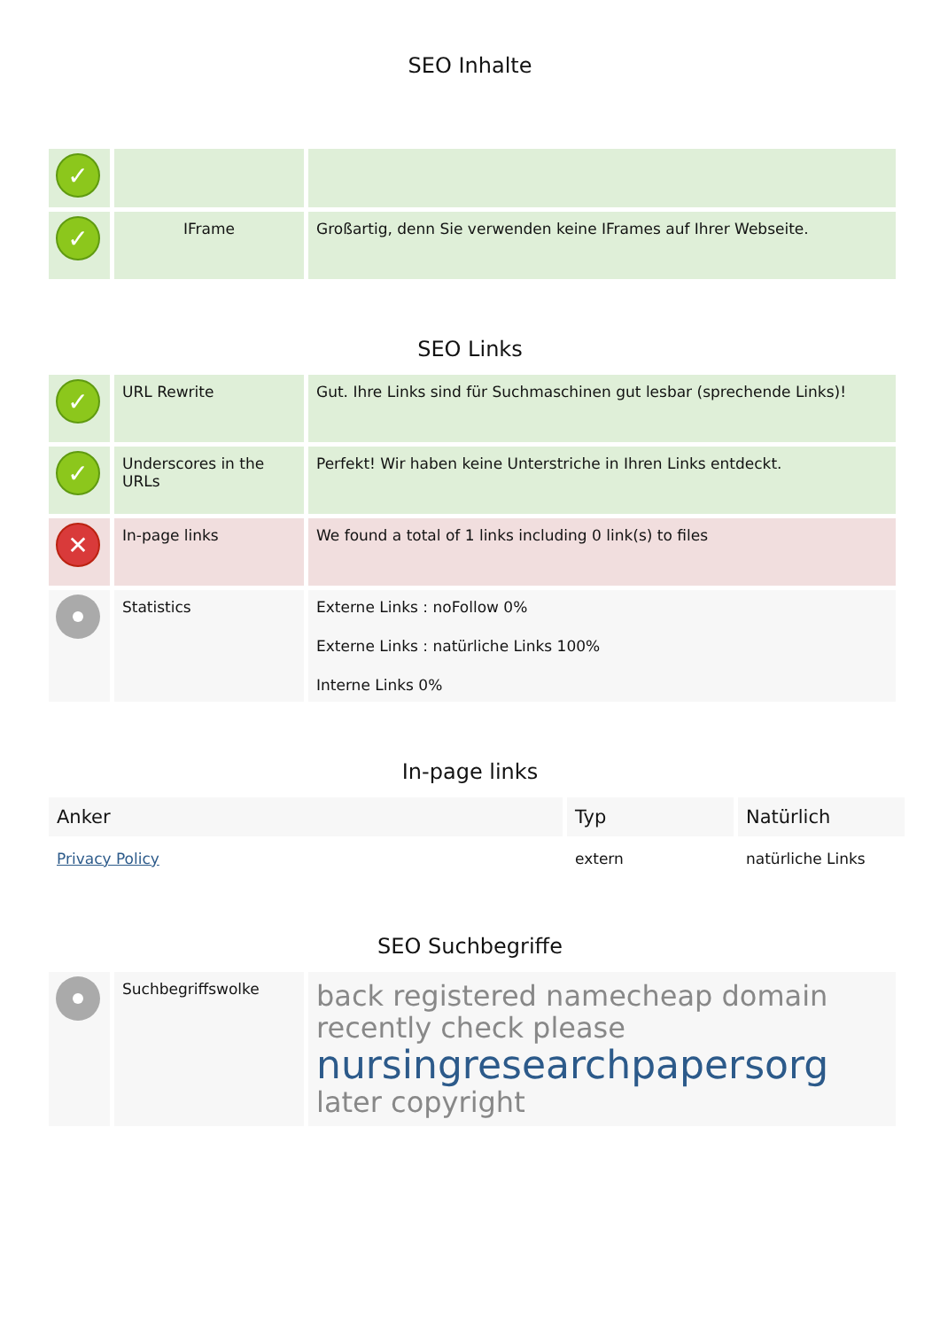SEO Inhalte
| ✓ | | |
| ✓ | IFrame | Großartig, denn Sie verwenden keine IFrames auf Ihrer Webseite. |
SEO Links
| ✓ | URL Rewrite | Gut. Ihre Links sind für Suchmaschinen gut lesbar (sprechende Links)! |
| ✓ | Underscores in the URLs | Perfekt! Wir haben keine Unterstriche in Ihren Links entdeckt. |
| ✕ | In-page links | We found a total of 1 links including 0 link(s) to files |
| | Statistics | Externe Links : noFollow 0% Externe Links : natürliche Links 100% Interne Links 0% |
In-page links
| Anker | Typ | Natürlich |
| --- | --- | --- |
| Privacy Policy | extern | natürliche Links |
SEO Suchbegriffe
| | Suchbegriffswolke | back registered namecheap domain recently check please nursingresearchpapersorg later copyright |